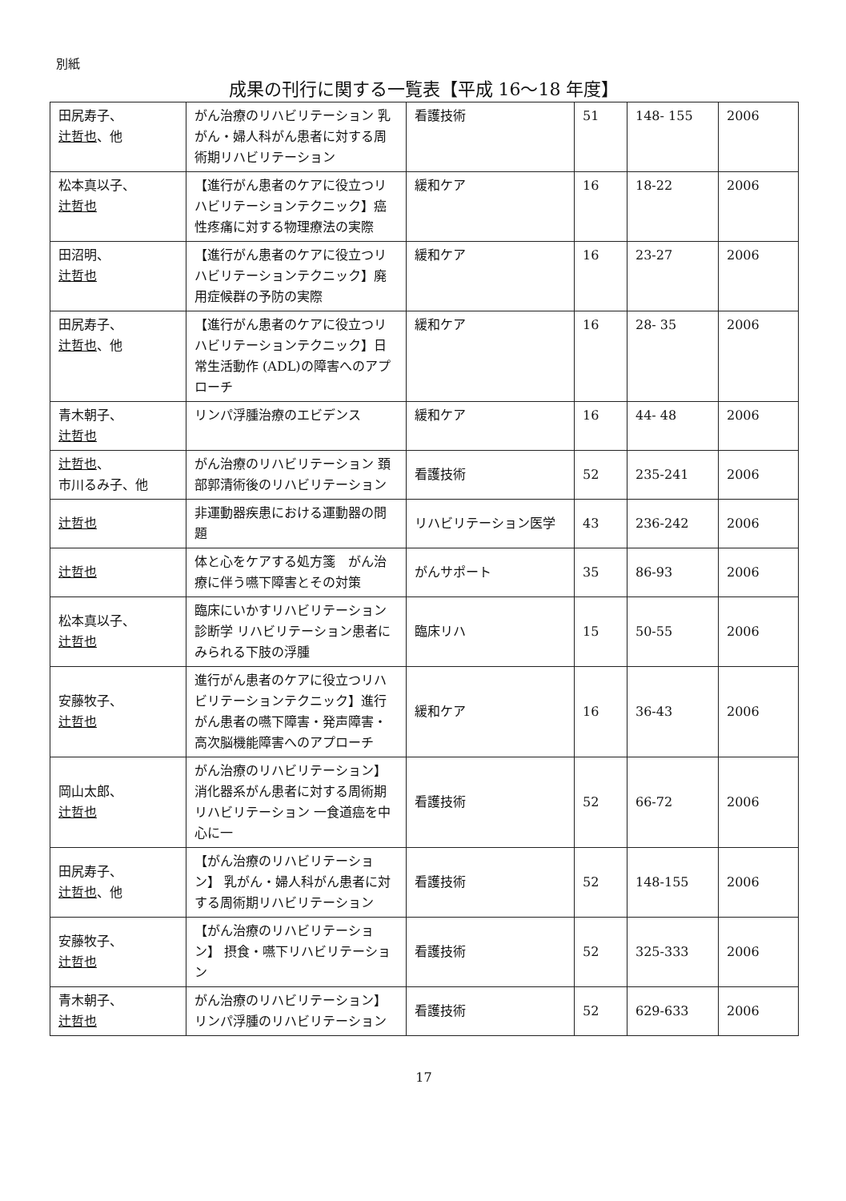別紙
成果の刊行に関する一覧表【平成 16〜18 年度】
| 田尻寿子、 辻哲也 、他 | がん治療のリハビリテーション 乳がん・婦人科がん患者に対する周術期リハビリテーション | 看護技術 | 51 | 148- 155 | 2006 |
| 松本真以子、 辻哲也 | 【進行がん患者のケアに役立つリハビリテーションテクニック】癌性疼痛に対する物理療法の実際 | 緩和ケア | 16 | 18-22 | 2006 |
| 田沼明、 辻哲也 | 【進行がん患者のケアに役立つリハビリテーションテクニック】廃用症候群の予防の実際 | 緩和ケア | 16 | 23-27 | 2006 |
| 田尻寿子、 辻哲也 、他 | 【進行がん患者のケアに役立つリハビリテーションテクニック】日常生活動作 (ADL)の障害へのアプローチ | 緩和ケア | 16 | 28- 35 | 2006 |
| 青木朝子、 辻哲也 | リンパ浮腫治療のエビデンス | 緩和ケア | 16 | 44- 48 | 2006 |
| 辻哲也 、 市川るみ子、他 | がん治療のリハビリテーション 頚部郭清術後のリハビリテーション | 看護技術 | 52 | 235-241 | 2006 |
| 辻哲也 | 非運動器疾患における運動器の問題 | リハビリテーション医学 | 43 | 236-242 | 2006 |
| 辻哲也 | 体と心をケアする処方箋 がん治療に伴う嚥下障害とその対策 | がんサポート | 35 | 86-93 | 2006 |
| 松本真以子、 辻哲也 | 臨床にいかすリハビリテーション診断学 リハビリテーション患者にみられる下肢の浮腫 | 臨床リハ | 15 | 50-55 | 2006 |
| 安藤牧子、 辻哲也 | 進行がん患者のケアに役立つリハビリテーションテクニック】進行がん患者の嚥下障害・発声障害・高次脳機能障害へのアプローチ | 緩和ケア | 16 | 36-43 | 2006 |
| 岡山太郎、 辻哲也 | がん治療のリハビリテーション】 消化器系がん患者に対する周術期リハビリテーション 一食道癌を中心に一 | 看護技術 | 52 | 66-72 | 2006 |
| 田尻寿子、 辻哲也 、他 | 【がん治療のリハビリテーション】 乳がん・婦人科がん患者に対する周術期リハビリテーション | 看護技術 | 52 | 148-155 | 2006 |
| 安藤牧子、 辻哲也 | 【がん治療のリハビリテーション】 摂食・嚥下リハビリテーション | 看護技術 | 52 | 325-333 | 2006 |
| 青木朝子、 辻哲也 | がん治療のリハビリテーション】 リンパ浮腫のリハビリテーション | 看護技術 | 52 | 629-633 | 2006 |
17